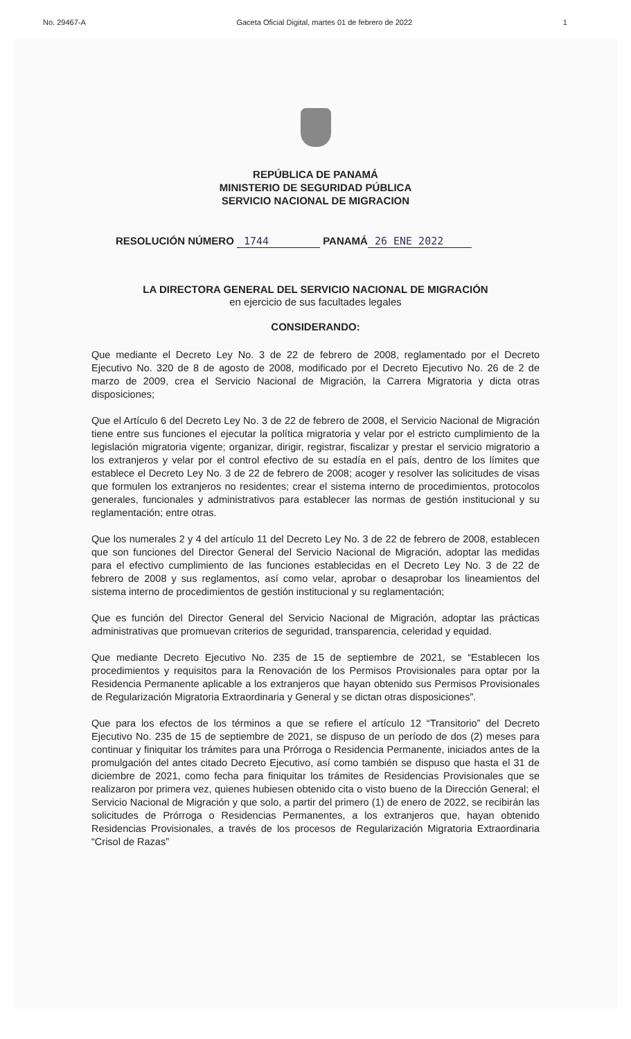No. 29467-A Gaceta Oficial Digital, martes 01 de febrero de 2022 1
REPÚBLICA DE PANAMÁ
MINISTERIO DE SEGURIDAD PÚBLICA
SERVICIO NACIONAL DE MIGRACION
RESOLUCIÓN NÚMERO 1744 PANAMÁ 26 ENE 2022
LA DIRECTORA GENERAL DEL SERVICIO NACIONAL DE MIGRACIÓN
en ejercicio de sus facultades legales
CONSIDERANDO:
Que mediante el Decreto Ley No. 3 de 22 de febrero de 2008, reglamentado por el Decreto Ejecutivo No. 320 de 8 de agosto de 2008, modificado por el Decreto Ejecutivo No. 26 de 2 de marzo de 2009, crea el Servicio Nacional de Migración, la Carrera Migratoria y dicta otras disposiciones;
Que el Artículo 6 del Decreto Ley No. 3 de 22 de febrero de 2008, el Servicio Nacional de Migración tiene entre sus funciones el ejecutar la política migratoria y velar por el estricto cumplimiento de la legislación migratoria vigente; organizar, dirigir, registrar, fiscalizar y prestar el servicio migratorio a los extranjeros y velar por el control efectivo de su estadía en el país, dentro de los límites que establece el Decreto Ley No. 3 de 22 de febrero de 2008; acoger y resolver las solicitudes de visas que formulen los extranjeros no residentes; crear el sistema interno de procedimientos, protocolos generales, funcionales y administrativos para establecer las normas de gestión institucional y su reglamentación; entre otras.
Que los numerales 2 y 4 del artículo 11 del Decreto Ley No. 3 de 22 de febrero de 2008, establecen que son funciones del Director General del Servicio Nacional de Migración, adoptar las medidas para el efectivo cumplimiento de las funciones establecidas en el Decreto Ley No. 3 de 22 de febrero de 2008 y sus reglamentos, así como velar, aprobar o desaprobar los lineamientos del sistema interno de procedimientos de gestión institucional y su reglamentación;
Que es función del Director General del Servicio Nacional de Migración, adoptar las prácticas administrativas que promuevan criterios de seguridad, transparencia, celeridad y equidad.
Que mediante Decreto Ejecutivo No. 235 de 15 de septiembre de 2021, se “Establecen los procedimientos y requisitos para la Renovación de los Permisos Provisionales para optar por la Residencia Permanente aplicable a los extranjeros que hayan obtenido sus Permisos Provisionales de Regularización Migratoria Extraordinaria y General y se dictan otras disposiciones”.
Que para los efectos de los términos a que se refiere el artículo 12 “Transitorio” del Decreto Ejecutivo No. 235 de 15 de septiembre de 2021, se dispuso de un período de dos (2) meses para continuar y finiquitar los trámites para una Prórroga o Residencia Permanente, iniciados antes de la promulgación del antes citado Decreto Ejecutivo, así como también se dispuso que hasta el 31 de diciembre de 2021, como fecha para finiquitar los trámites de Residencias Provisionales que se realizaron por primera vez, quienes hubiesen obtenido cita o visto bueno de la Dirección General; el Servicio Nacional de Migración y que solo, a partir del primero (1) de enero de 2022, se recibirán las solicitudes de Prórroga o Residencias Permanentes, a los extranjeros que, hayan obtenido Residencias Provisionales, a través de los procesos de Regularización Migratoria Extraordinaria “Crisol de Razas”